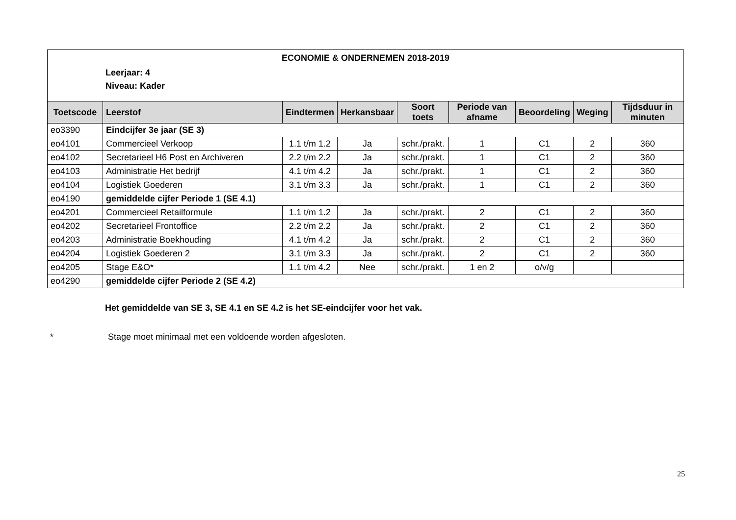ECONOMIE & ONDERNEMEN 2018-2019
Leerjaar: 4
Niveau: Kader
| Toetscode | Leerstof | Eindtermen | Herkansbaar | Soort toets | Periode van afname | Beoordeling | Weging | Tijdsduur in minuten |
| --- | --- | --- | --- | --- | --- | --- | --- | --- |
| eo3390 | Eindcijfer 3e jaar (SE 3) | | | | | | | |
| eo4101 | Commercieel Verkoop | 1.1 t/m 1.2 | Ja | schr./prakt. | 1 | C1 | 2 | 360 |
| eo4102 | Secretarieel H6 Post en Archiveren | 2.2 t/m 2.2 | Ja | schr./prakt. | 1 | C1 | 2 | 360 |
| eo4103 | Administratie Het bedrijf | 4.1 t/m 4.2 | Ja | schr./prakt. | 1 | C1 | 2 | 360 |
| eo4104 | Logistiek Goederen | 3.1 t/m 3.3 | Ja | schr./prakt. | 1 | C1 | 2 | 360 |
| eo4190 | gemiddelde cijfer Periode 1 (SE 4.1) | | | | | | | |
| eo4201 | Commercieel Retailformule | 1.1 t/m 1.2 | Ja | schr./prakt. | 2 | C1 | 2 | 360 |
| eo4202 | Secretarieel Frontoffice | 2.2 t/m 2.2 | Ja | schr./prakt. | 2 | C1 | 2 | 360 |
| eo4203 | Administratie Boekhouding | 4.1 t/m 4.2 | Ja | schr./prakt. | 2 | C1 | 2 | 360 |
| eo4204 | Logistiek Goederen 2 | 3.1 t/m 3.3 | Ja | schr./prakt. | 2 | C1 | 2 | 360 |
| eo4205 | Stage E&O* | 1.1 t/m 4.2 | Nee | schr./prakt. | 1 en 2 | o/v/g | | |
| eo4290 | gemiddelde cijfer Periode 2 (SE 4.2) | | | | | | | |
Het gemiddelde van SE 3, SE 4.1 en SE 4.2 is het SE-eindcijfer voor het vak.
* Stage moet minimaal met een voldoende worden afgesloten.
25